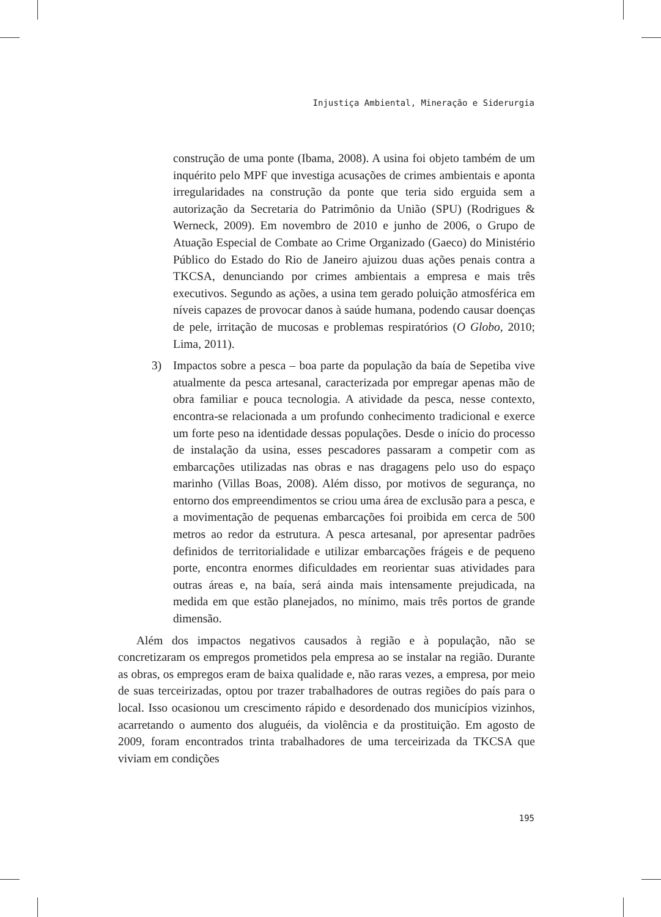Injustiça Ambiental, Mineração e Siderurgia
construção de uma ponte (Ibama, 2008). A usina foi objeto também de um inquérito pelo MPF que investiga acusações de crimes ambientais e aponta irregularidades na construção da ponte que teria sido erguida sem a autorização da Secretaria do Patrimônio da União (SPU) (Rodrigues & Werneck, 2009). Em novembro de 2010 e junho de 2006, o Grupo de Atuação Especial de Combate ao Crime Organizado (Gaeco) do Ministério Público do Estado do Rio de Janeiro ajuizou duas ações penais contra a TKCSA, denunciando por crimes ambientais a empresa e mais três executivos. Segundo as ações, a usina tem gerado poluição atmosférica em níveis capazes de provocar danos à saúde humana, podendo causar doenças de pele, irritação de mucosas e problemas respiratórios (O Globo, 2010; Lima, 2011).
3) Impactos sobre a pesca – boa parte da população da baía de Sepetiba vive atualmente da pesca artesanal, caracterizada por empregar apenas mão de obra familiar e pouca tecnologia. A atividade da pesca, nesse contexto, encontra-se relacionada a um profundo conhecimento tradicional e exerce um forte peso na identidade dessas populações. Desde o início do processo de instalação da usina, esses pescadores passaram a competir com as embarcações utilizadas nas obras e nas dragagens pelo uso do espaço marinho (Villas Boas, 2008). Além disso, por motivos de segurança, no entorno dos empreendimentos se criou uma área de exclusão para a pesca, e a movimentação de pequenas embarcações foi proibida em cerca de 500 metros ao redor da estrutura. A pesca artesanal, por apresentar padrões definidos de territorialidade e utilizar embarcações frágeis e de pequeno porte, encontra enormes dificuldades em reorientar suas atividades para outras áreas e, na baía, será ainda mais intensamente prejudicada, na medida em que estão planejados, no mínimo, mais três portos de grande dimensão.
Além dos impactos negativos causados à região e à população, não se concretizaram os empregos prometidos pela empresa ao se instalar na região. Durante as obras, os empregos eram de baixa qualidade e, não raras vezes, a empresa, por meio de suas terceirizadas, optou por trazer trabalhadores de outras regiões do país para o local. Isso ocasionou um crescimento rápido e desordenado dos municípios vizinhos, acarretando o aumento dos aluguéis, da violência e da prostituição. Em agosto de 2009, foram encontrados trinta trabalhadores de uma terceirizada da TKCSA que viviam em condições
195